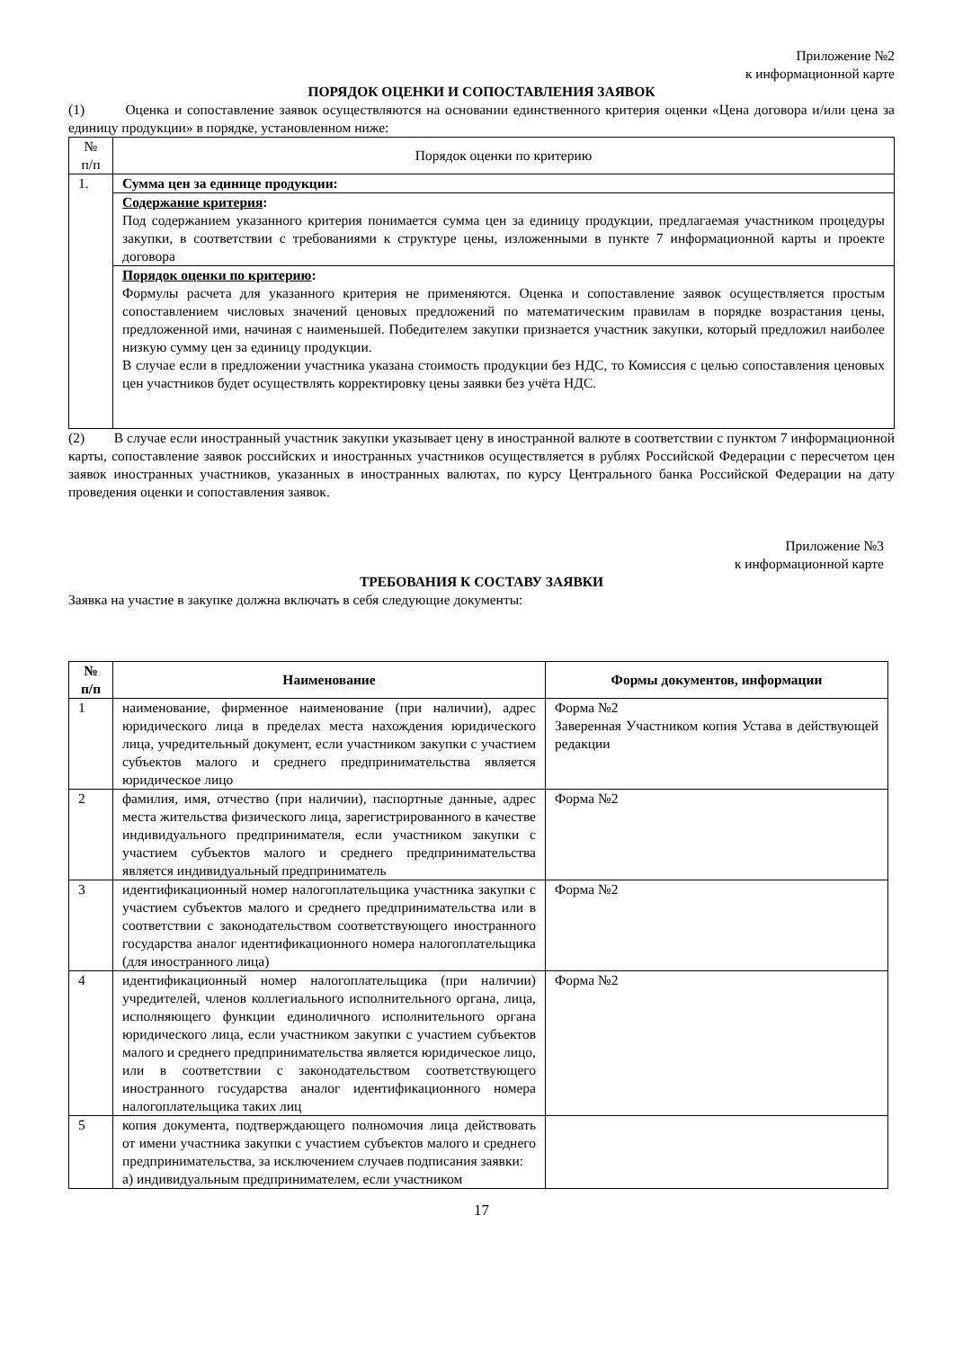Приложение №2
к информационной карте
ПОРЯДОК ОЦЕНКИ И СОПОСТАВЛЕНИЯ ЗАЯВОК
(1) Оценка и сопоставление заявок осуществляются на основании единственного критерия оценки «Цена договора и/или цена за единицу продукции» в порядке, установленном ниже:
| № п/п | Порядок оценки по критерию |
| 1. | Сумма цен за единице продукции: |
| | Содержание критерия : Под содержанием указанного критерия понимается сумма цен за единицу продукции, предлагаемая участником процедуры закупки, в соответствии с требованиями к структуре цены, изложенными в пункте 7 информационной карты и проекте договора |
| | Порядок оценки по критерию : Формулы расчета для указанного критерия не применяются. Оценка и сопоставление заявок осуществляется простым сопоставлением числовых значений ценовых предложений по математическим правилам в порядке возрастания цены, предложенной ими, начиная с наименьшей. Победителем закупки признается участник закупки, который предложил наиболее низкую сумму цен за единицу продукции. В случае если в предложении участника указана стоимость продукции без НДС, то Комиссия с целью сопоставления ценовых цен участников будет осуществлять корректировку цены заявки без учёта НДС. |
(2) В случае если иностранный участник закупки указывает цену в иностранной валюте в соответствии с пунктом 7 информационной карты, сопоставление заявок российских и иностранных участников осуществляется в рублях Российской Федерации с пересчетом цен заявок иностранных участников, указанных в иностранных валютах, по курсу Центрального банка Российской Федерации на дату проведения оценки и сопоставления заявок.
Приложение №3
к информационной карте
ТРЕБОВАНИЯ К СОСТАВУ ЗАЯВКИ
Заявка на участие в закупке должна включать в себя следующие документы:
| № п/п | Наименование | Формы документов, информации |
| --- | --- | --- |
| 1 | наименование, фирменное наименование (при наличии), адрес юридического лица в пределах места нахождения юридического лица, учредительный документ, если участником закупки с участием субъектов малого и среднего предпринимательства является юридическое лицо | Форма №2 Заверенная Участником копия Устава в действующей редакции |
| 2 | фамилия, имя, отчество (при наличии), паспортные данные, адрес места жительства физического лица, зарегистрированного в качестве индивидуального предпринимателя, если участником закупки с участием субъектов малого и среднего предпринимательства является индивидуальный предприниматель | Форма №2 |
| 3 | идентификационный номер налогоплательщика участника закупки с участием субъектов малого и среднего предпринимательства или в соответствии с законодательством соответствующего иностранного государства аналог идентификационного номера налогоплательщика (для иностранного лица) | Форма №2 |
| 4 | идентификационный номер налогоплательщика (при наличии) учредителей, членов коллегиального исполнительного органа, лица, исполняющего функции единоличного исполнительного органа юридического лица, если участником закупки с участием субъектов малого и среднего предпринимательства является юридическое лицо, или в соответствии с законодательством соответствующего иностранного государства аналог идентификационного номера налогоплательщика таких лиц | Форма №2 |
| 5 | копия документа, подтверждающего полномочия лица действовать от имени участника закупки с участием субъектов малого и среднего предпринимательства, за исключением случаев подписания заявки: а) индивидуальным предпринимателем, если участником | |
17